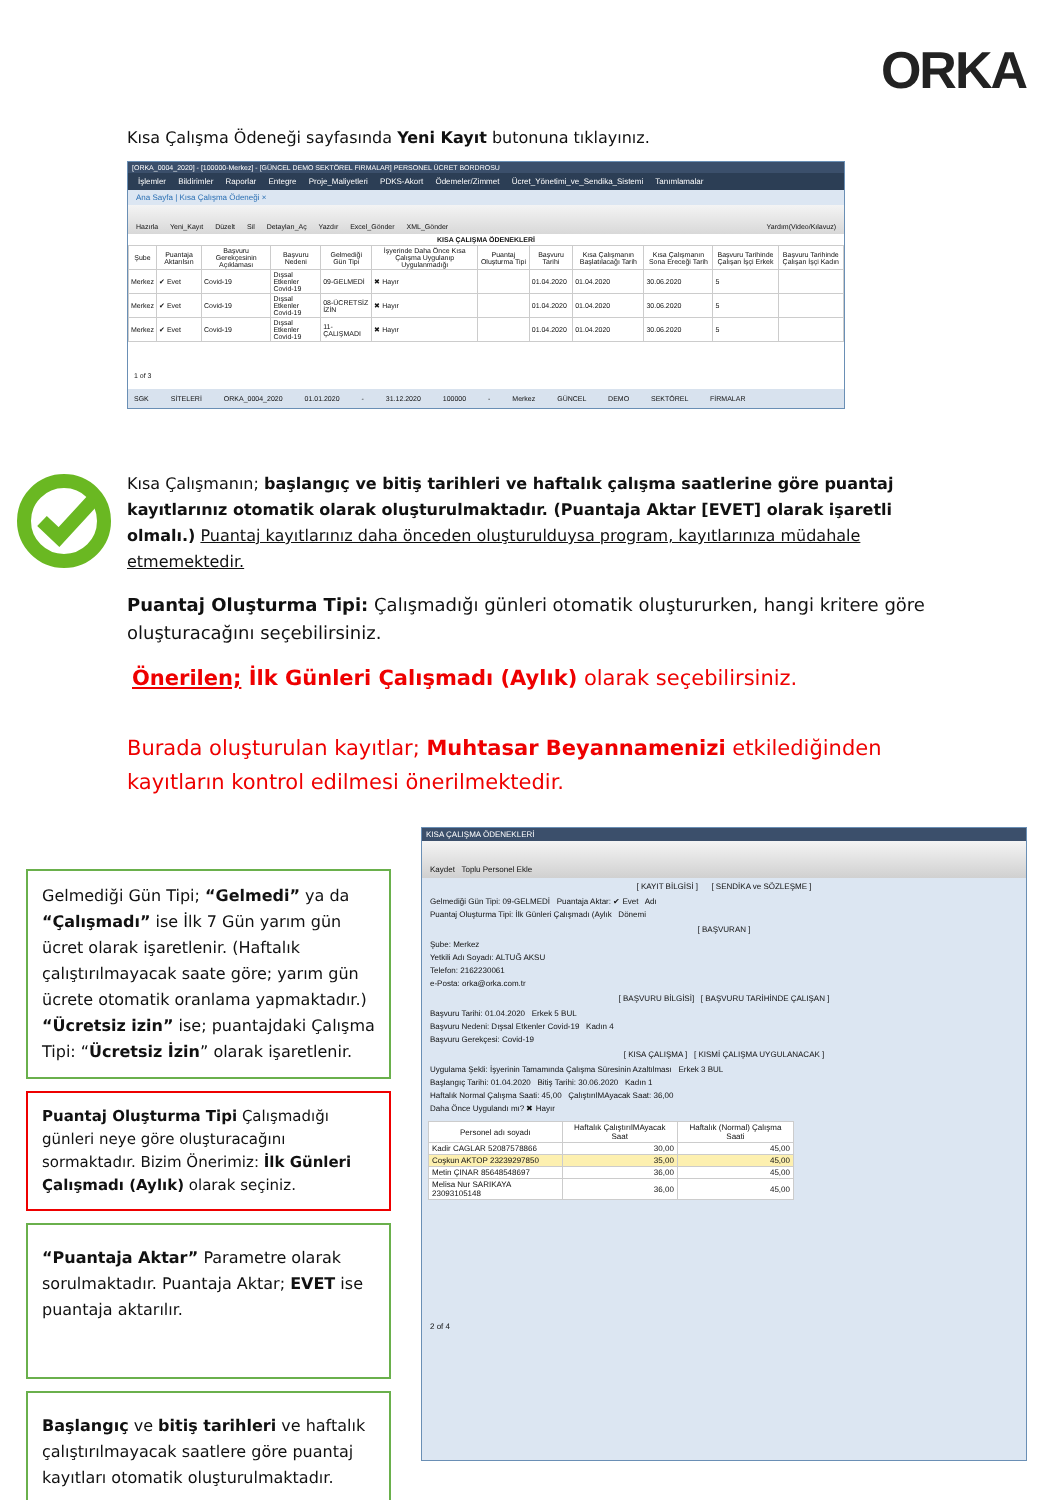ORKA
Kısa Çalışma Ödeneği sayfasında Yeni Kayıt butonuna tıklayınız.
[ORKA_0004_2020] - [100000-Merkez] - [GÜNCEL DEMO SEKTÖREL FIRMALAR] PERSONEL ÜCRET BORDROSU
İşlemler Bildirimler Raporlar Entegre Proje_Maliyetleri PDKS-Akort Ödemeler/Zimmet Ücret_Yönetimi_ve_Sendika_Sistemi Tanımlamalar
Ana Sayfa | Kısa Çalışma Ödeneği ×
Hazırla Yeni_Kayıt Düzelt Sil Detayları_Aç Yazdır Excel_Gönder XML_Gönder Yardım(Video/Kılavuz)
KISA ÇALIŞMA ÖDENEKLERİ
| Şube | Puantaja Aktarılsın | Başvuru Gerekçesinin Açıklaması | Başvuru Nedeni | Gelmediği Gün Tipi | İşyerinde Daha Önce Kısa Çalışma Uygulanıp Uygulanmadığı | Puantaj Oluşturma Tipi | Başvuru Tarihi | Kısa Çalışmanın Başlatılacağı Tarih | Kısa Çalışmanın Sona Ereceği Tarih | Başvuru Tarihinde Çalışan İşçi Erkek | Başvuru Tarihinde Çalışan İşçi Kadın |
| --- | --- | --- | --- | --- | --- | --- | --- | --- | --- | --- | --- |
| Merkez | ✔ Evet | Covid-19 | Dışsal Etkenler Covid-19 | 09-GELMEDİ | ✖ Hayır | | 01.04.2020 | 01.04.2020 | 30.06.2020 | 5 | |
| Merkez | ✔ Evet | Covid-19 | Dışsal Etkenler Covid-19 | 08-ÜCRETSİZ İZİN | ✖ Hayır | | 01.04.2020 | 01.04.2020 | 30.06.2020 | 5 | |
| Merkez | ✔ Evet | Covid-19 | Dışsal Etkenler Covid-19 | 11-ÇALIŞMADI | ✖ Hayır | | 01.04.2020 | 01.04.2020 | 30.06.2020 | 5 | |
1 of 3
SGK SİTELERİ ORKA_0004_2020 01.01.2020 - 31.12.2020 100000 - Merkez GÜNCEL DEMO SEKTÖREL FİRMALAR
Kısa Çalışmanın; başlangıç ve bitiş tarihleri ve haftalık çalışma saatlerine göre puantaj kayıtlarınız otomatik olarak oluşturulmaktadır. (Puantaja Aktar [EVET] olarak işaretli olmalı.) Puantaj kayıtlarınız daha önceden oluşturulduysa program, kayıtlarınıza müdahale etmemektedir.
Puantaj Oluşturma Tipi: Çalışmadığı günleri otomatik oluştururken, hangi kritere göre oluşturacağını seçebilirsiniz.
Önerilen; İlk Günleri Çalışmadı (Aylık) olarak seçebilirsiniz.
Burada oluşturulan kayıtlar; Muhtasar Beyannamenizi etkilediğinden kayıtların kontrol edilmesi önerilmektedir.
Gelmediği Gün Tipi; “Gelmedi” ya da “Çalışmadı” ise İlk 7 Gün yarım gün ücret olarak işaretlenir. (Haftalık çalıştırılmayacak saate göre; yarım gün ücrete otomatik oranlama yapmaktadır.) “Ücretsiz izin” ise; puantajdaki Çalışma Tipi: “Ücretsiz İzin” olarak işaretlenir.
Puantaj Oluşturma Tipi Çalışmadığı günleri neye göre oluşturacağını sormaktadır. Bizim Önerimiz: İlk Günleri Çalışmadı (Aylık) olarak seçiniz.
“Puantaja Aktar” Parametre olarak sorulmaktadır. Puantaja Aktar; EVET ise puantaja aktarılır.
Başlangıç ve bitiş tarihleri ve haftalık çalıştırılmayacak saatlere göre puantaj kayıtları otomatik oluşturulmaktadır.
KISA ÇALIŞMA ÖDENEKLERİ
Kaydet Toplu Personel Ekle
[ KAYIT BİLGİSİ ] [ SENDİKA ve SÖZLEŞME ]
Gelmediği Gün Tipi: 09-GELMEDİ Puantaja Aktar: ✔ Evet Adı
Puantaj Oluşturma Tipi: İlk Günleri Çalışmadı (Aylık Dönemi
[ BAŞVURAN ]
Şube: Merkez
Yetkili Adı Soyadı: ALTUĞ AKSU
Telefon: 2162230061
e-Posta: orka@orka.com.tr
[ BAŞVURU BİLGİSİ] [ BAŞVURU TARİHİNDE ÇALIŞAN ]
Başvuru Tarihi: 01.04.2020 Erkek 5 BUL
Başvuru Nedeni: Dışsal Etkenler Covid-19 Kadın 4
Başvuru Gerekçesi: Covid-19
[ KISA ÇALIŞMA ] [ KISMİ ÇALIŞMA UYGULANACAK ]
Uygulama Şekli: İşyerinin Tamamında Çalışma Süresinin Azaltılması Erkek 3 BUL
Başlangıç Tarihi: 01.04.2020 Bitiş Tarihi: 30.06.2020 Kadın 1
Haftalık Normal Çalışma Saati: 45,00 ÇalıştırılMAyacak Saat: 36,00
Daha Önce Uygulandı mı? ✖ Hayır
| Personel adı soyadı | Haftalık ÇalıştırılMAyacak Saat | Haftalık (Normal) Çalışma Saati |
| --- | --- | --- |
| Kadir CAGLAR 52087578866 | 30,00 | 45,00 |
| Coşkun AKTOP 23239297850 | 35,00 | 45,00 |
| Metin ÇINAR 85648548697 | 36,00 | 45,00 |
| Melisa Nur SARIKAYA 23093105148 | 36,00 | 45,00 |
2 of 4